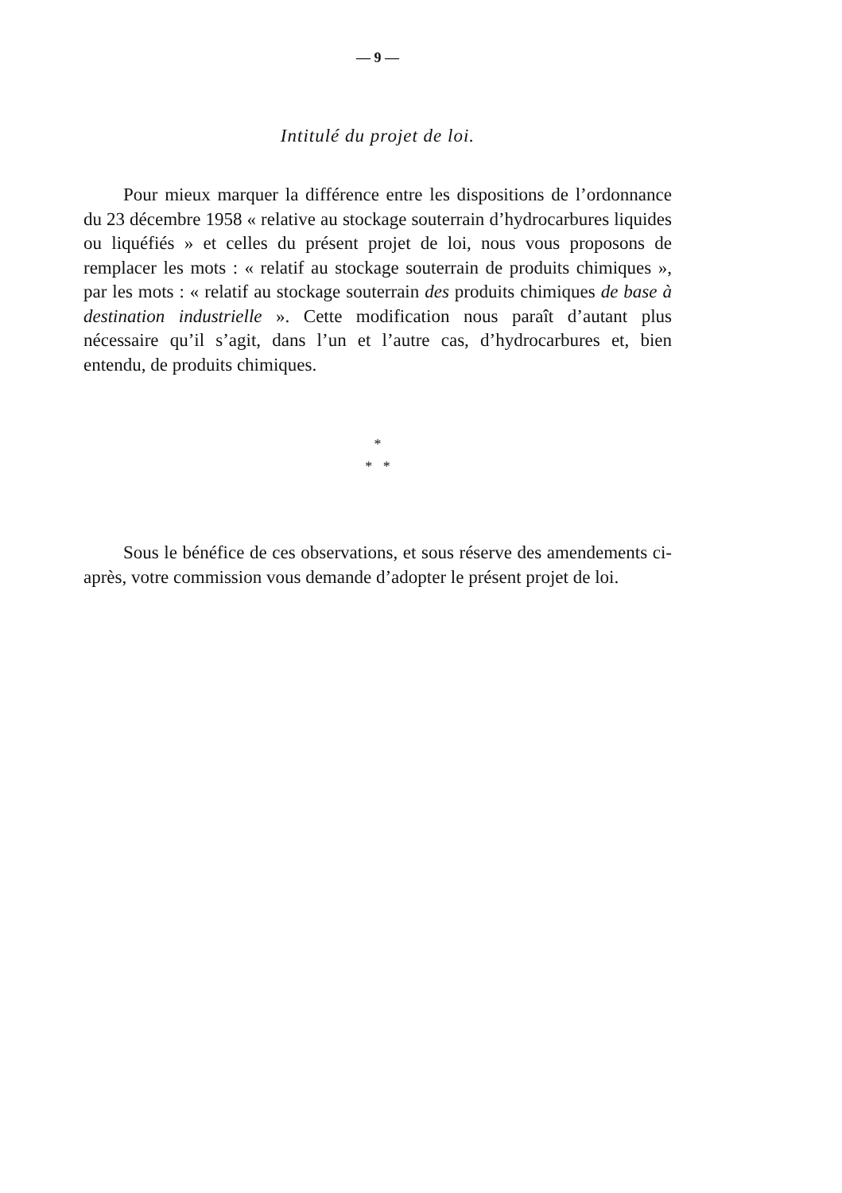— 9 —
Intitulé du projet de loi.
Pour mieux marquer la différence entre les dispositions de l’ordonnance du 23 décembre 1958 « relative au stockage souterrain d’hydrocarbures liquides ou liquéfiés » et celles du présent projet de loi, nous vous proposons de remplacer les mots : « relatif au stockage souterrain de produits chimiques », par les mots : « relatif au stockage souterrain des produits chimiques de base à destination industrielle ». Cette modification nous paraît d’autant plus nécessaire qu’il s’agit, dans l’un et l’autre cas, d’hydrocarbures et, bien entendu, de produits chimiques.
*
* *
Sous le bénéfice de ces observations, et sous réserve des amendements ci-après, votre commission vous demande d’adopter le présent projet de loi.